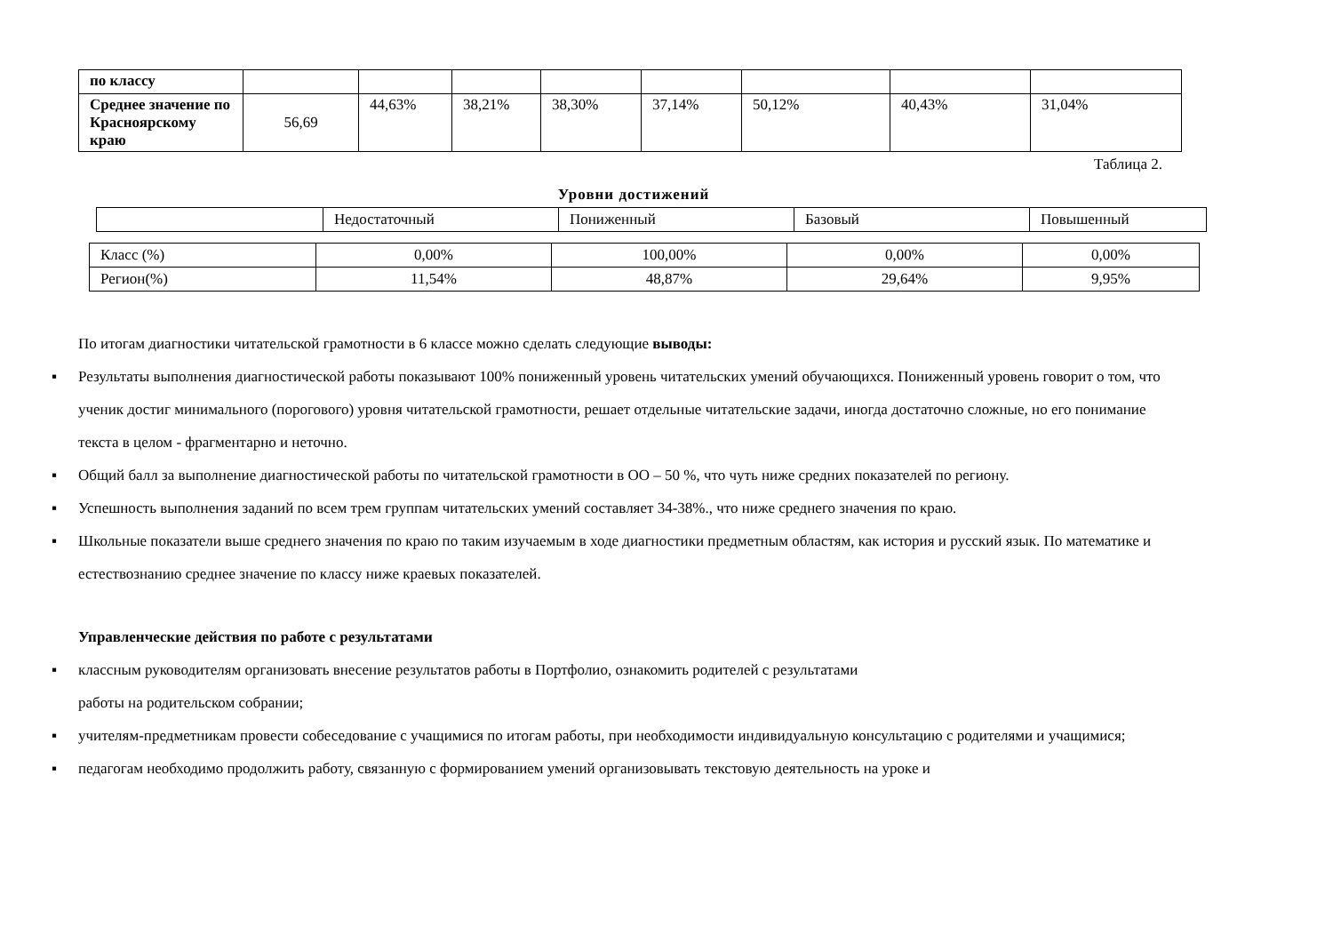| по классу | | | | | | | | |
| Среднее значение по Красноярскому краю | 56,69 | 44,63% | 38,21% | 38,30% | 37,14% | 50,12% | 40,43% | 31,04% |
Таблица 2.
Уровни достижений
| | Недостаточный | Пониженный | Базовый | Повышенный |
| Класс (%) | 0,00% | 100,00% | 0,00% | 0,00% |
| Регион(%) | 11,54% | 48,87% | 29,64% | 9,95% |
По итогам диагностики читательской грамотности в 6 классе можно сделать следующие выводы:
▪ Результаты выполнения диагностической работы показывают 100% пониженный уровень читательских умений обучающихся. Пониженный уровень говорит о том, что ученик достиг минимального (порогового) уровня читательской грамотности, решает отдельные читательские задачи, иногда достаточно сложные, но его понимание текста в целом - фрагментарно и неточно.
▪ Общий балл за выполнение диагностической работы по читательской грамотности в ОО – 50 %, что чуть ниже средних показателей по региону.
▪ Успешность выполнения заданий по всем трем группам читательских умений составляет 34-38%., что ниже среднего значения по краю.
▪ Школьные показатели выше среднего значения по краю по таким изучаемым в ходе диагностики предметным областям, как история и русский язык. По математике и естествознанию среднее значение по классу ниже краевых показателей.
Управленческие действия по работе с результатами
▪ классным руководителям организовать внесение результатов работы в Портфолио, ознакомить родителей с результатами
работы на родительском собрании;
▪ учителям-предметникам провести собеседование с учащимися по итогам работы, при необходимости индивидуальную консультацию с родителями и учащимися;
▪ педагогам необходимо продолжить работу, связанную с формированием умений организовывать текстовую деятельность на уроке и